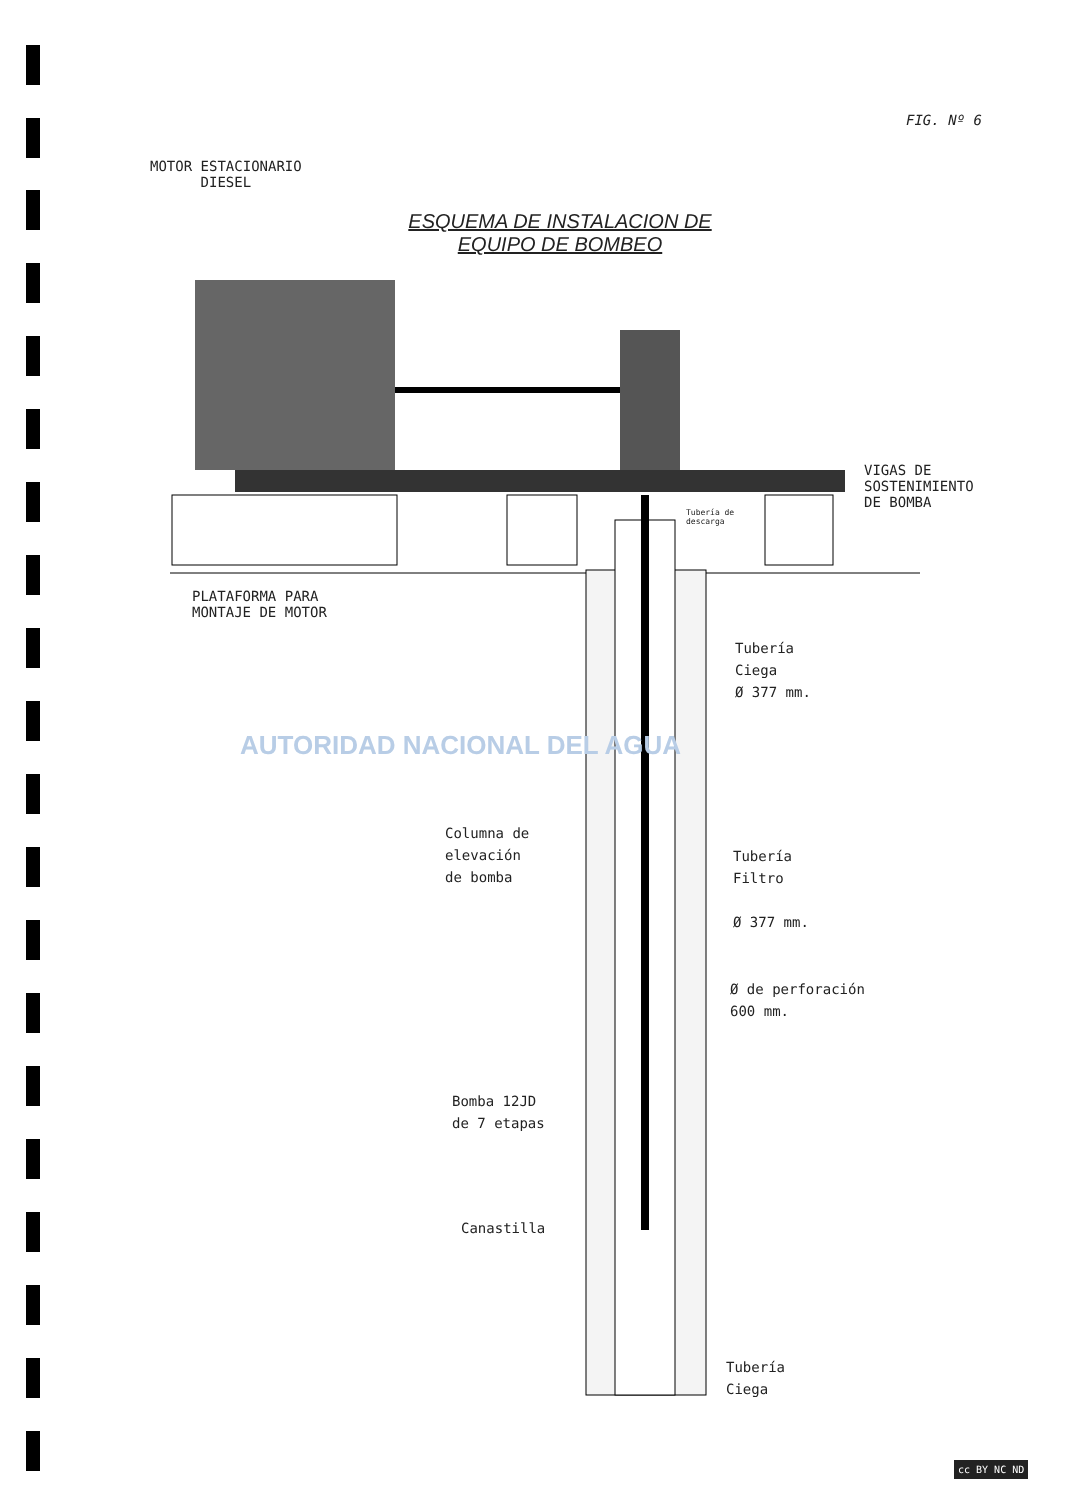FIG. Nº 6
MOTOR ESTACIONARIO
DIESEL
ESQUEMA DE INSTALACION DE
EQUIPO DE BOMBEO
VIGAS DE
SOSTENIMIENTO
DE BOMBA
Tubería de
descarga
PLATAFORMA PARA
MONTAJE DE MOTOR
Tubería
Ciega
Ø 377 mm.
AUTORIDAD NACIONAL DEL AGUA
Columna de
elevación
de bomba
Tubería
Filtro
Ø 377 mm.
Ø de perforación
600 mm.
Bomba 12JD
de 7 etapas
Canastilla
Tubería
Ciega
cc BY NC ND